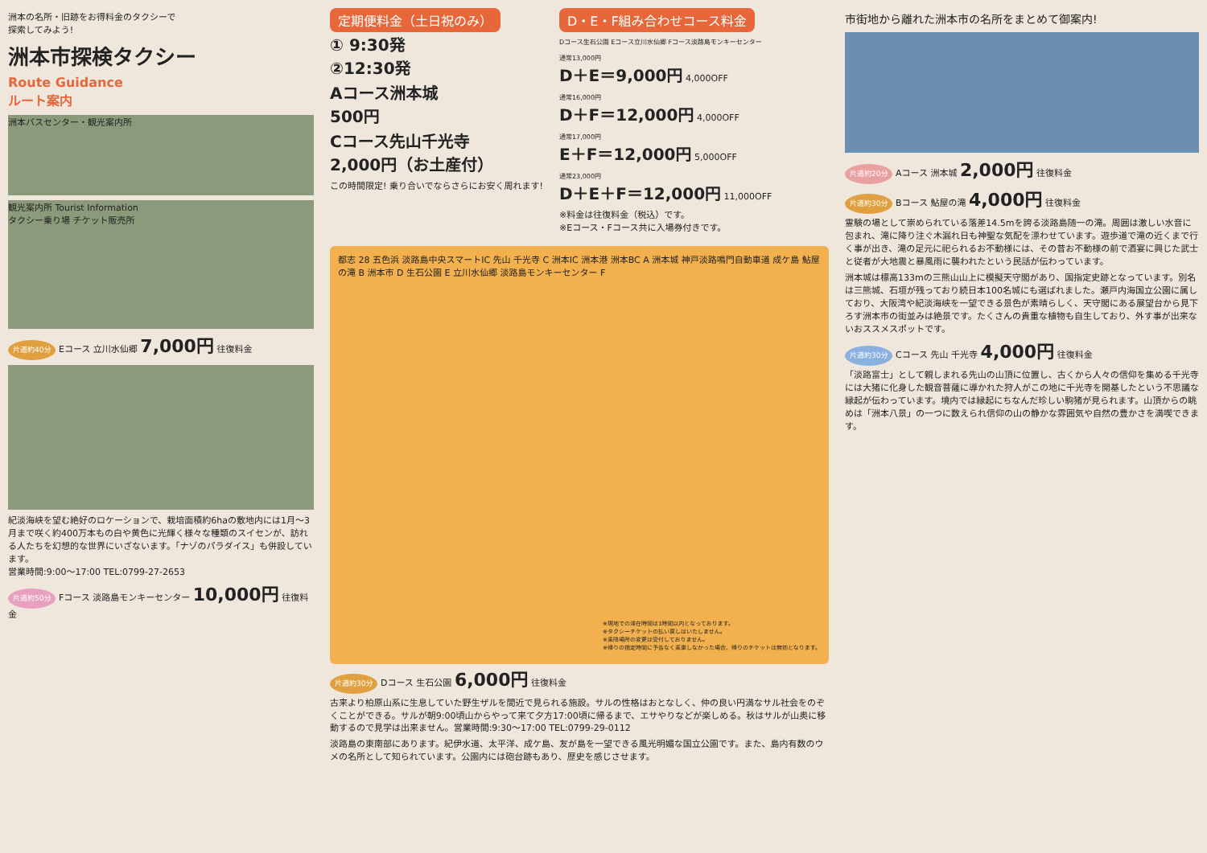洲本の名所・旧跡をお得料金のタクシーで
探索してみよう!
洲本市探検タクシー
Route Guidance
ルート案内
洲本バスセンター・観光案内所
観光案内所 Tourist Information
タクシー乗り場 チケット販売所
片道約40分 Eコース 立川水仙郷 7,000円 往復料金
紀淡海峡を望む絶好のロケーションで、栽培面積約6haの敷地内には1月～3月まで咲く約400万本もの白や黄色に光輝く様々な種類のスイセンが、訪れる人たちを幻想的な世界にいざないます。「ナゾのパラダイス」も併設しています。
営業時間:9:00～17:00 TEL:0799-27-2653
片道約50分 Fコース 淡路島モンキーセンター 10,000円 往復料金
定期便料金（土日祝のみ）
① 9:30発
②12:30発
Aコース洲本城
500円
Cコース先山千光寺
2,000円（お土産付）
この時間限定! 乗り合いでならさらにお安く周れます!
D・E・F組み合わせコース料金
Dコース生石公園 Eコース立川水仙郷 Fコース淡路島モンキーセンター
通常13,000円
D＋E＝9,000円 4,000OFF
通常16,000円
D＋F＝12,000円 4,000OFF
通常17,000円
E＋F＝12,000円 5,000OFF
通常23,000円
D＋E＋F＝12,000円 11,000OFF
※料金は往復料金（税込）です。
※Eコース・Fコース共に入場券付きです。
都志 28 五色浜 淡路島中央スマートIC 先山 千光寺 C 洲本IC 洲本港 洲本BC A 洲本城 神戸淡路鳴門自動車道 成ケ島 鮎屋の滝 B 洲本市 D 生石公園 E 立川水仙郷 淡路島モンキーセンター F
※現地での滞在時間は1時間以内となっております。
※タクシーチケットの払い戻しはいたしません。
※乗降場所の変更は受付しておりません。
※帰りの指定時間に予告なく乗車しなかった場合、帰りのチケットは無効となります。
片道約30分 Dコース 生石公園 6,000円 往復料金
古来より柏原山系に生息していた野生ザルを間近で見られる施設。サルの性格はおとなしく、仲の良い円満なサル社会をのぞくことができる。サルが朝9:00頃山からやって来て夕方17:00頃に帰るまで、エサやりなどが楽しめる。秋はサルが山奥に移動するので見学は出来ません。営業時間:9:30～17:00 TEL:0799-29-0112
淡路島の東南部にあります。紀伊水道、太平洋、成ケ島、友が島を一望できる風光明媚な国立公園です。また、島内有数のウメの名所として知られています。公園内には砲台跡もあり、歴史を感じさせます。
市街地から離れた洲本市の名所をまとめて御案内!
片道約20分 Aコース 洲本城 2,000円 往復料金
片道約30分 Bコース 鮎屋の滝 4,000円 往復料金
霊験の場として崇められている落差14.5mを誇る淡路島随一の滝。周囲は激しい水音に包まれ、滝に降り注ぐ木漏れ日も神聖な気配を漂わせています。遊歩道で滝の近くまで行く事が出き、滝の足元に祀られるお不動様には、その昔お不動様の前で酒宴に興じた武士と従者が大地震と暴風雨に襲われたという民話が伝わっています。
洲本城は標高133mの三熊山山上に模擬天守閣があり、国指定史跡となっています。別名は三熊城、石垣が残っており続日本100名城にも選ばれました。瀬戸内海国立公園に属しており、大阪湾や紀淡海峡を一望できる景色が素晴らしく、天守閣にある展望台から見下ろす洲本市の街並みは絶景です。たくさんの貴重な植物も自生しており、外す事が出来ないおススメスポットです。
片道約30分 Cコース 先山 千光寺 4,000円 往復料金
「淡路富士」として親しまれる先山の山頂に位置し、古くから人々の信仰を集める千光寺には大猪に化身した観音菩薩に導かれた狩人がこの地に千光寺を開基したという不思議な縁起が伝わっています。境内では縁起にちなんだ珍しい駒猪が見られます。山頂からの眺めは「洲本八景」の一つに数えられ信仰の山の静かな雰囲気や自然の豊かさを満喫できます。